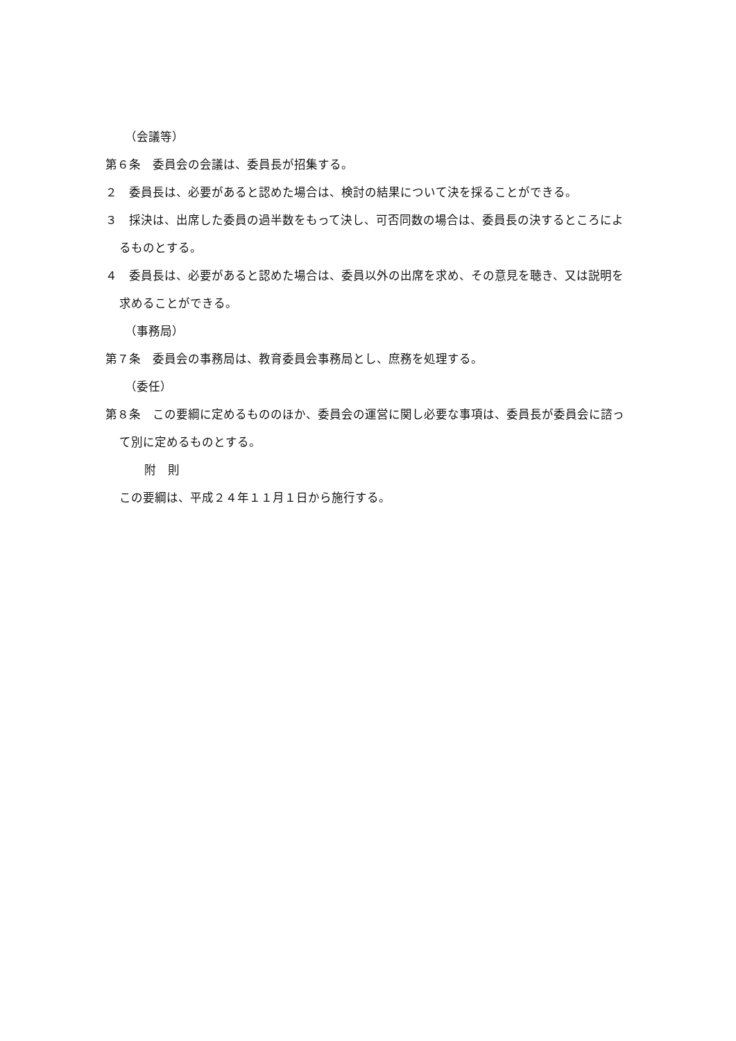（会議等）
第６条　委員会の会議は、委員長が招集する。
２　委員長は、必要があると認めた場合は、検討の結果について決を採ることができる。
３　採決は、出席した委員の過半数をもって決し、可否同数の場合は、委員長の決するところによるものとする。
４　委員長は、必要があると認めた場合は、委員以外の出席を求め、その意見を聴き、又は説明を求めることができる。
（事務局）
第７条　委員会の事務局は、教育委員会事務局とし、庶務を処理する。
（委任）
第８条　この要綱に定めるもののほか、委員会の運営に関し必要な事項は、委員長が委員会に諮って別に定めるものとする。
附　則
この要綱は、平成２４年１１月１日から施行する。